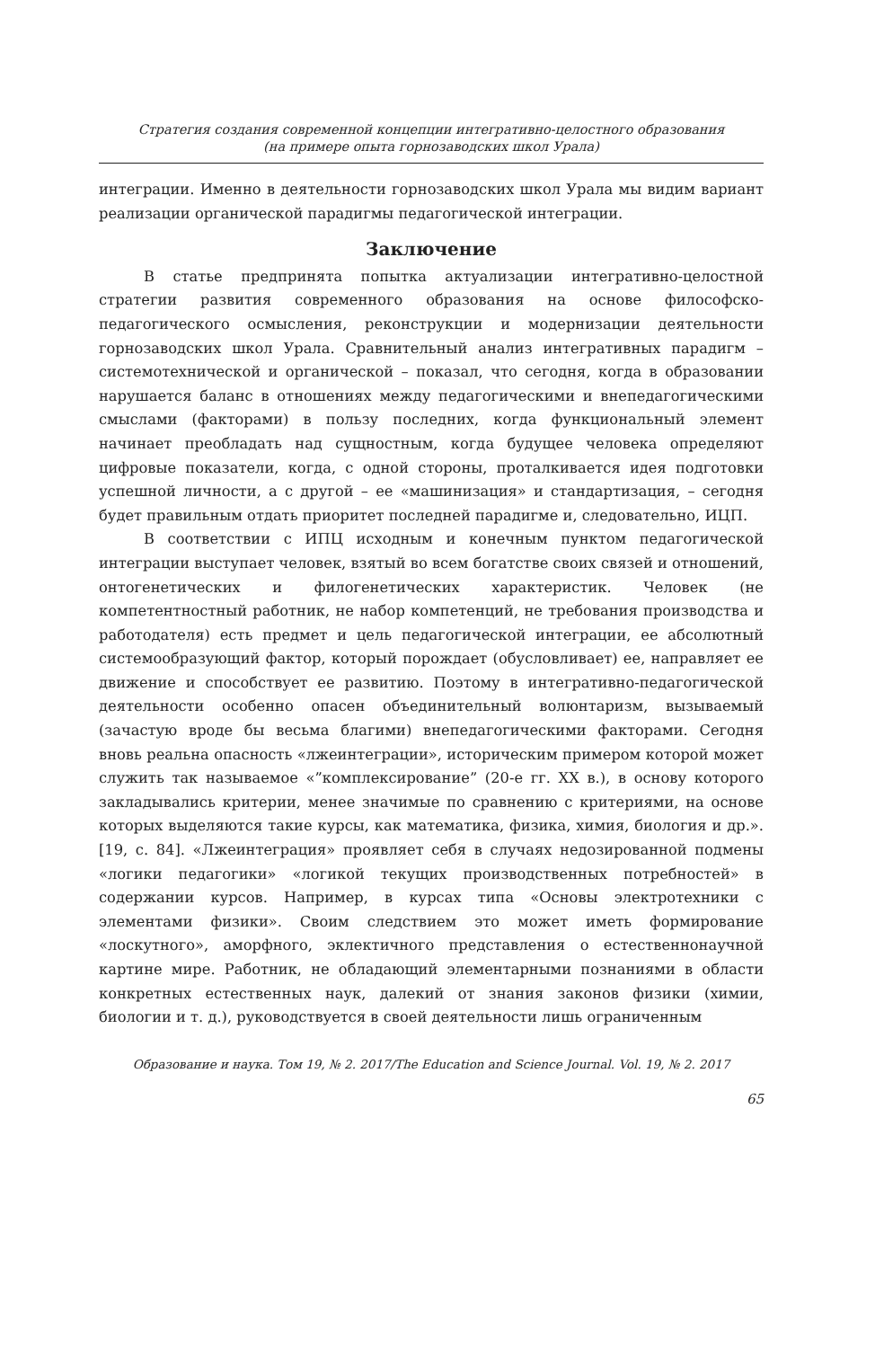Стратегия создания современной концепции интегративно-целостного образования
(на примере опыта горнозаводских школ Урала)
интеграции. Именно в деятельности горнозаводских школ Урала мы видим вариант реализации органической парадигмы педагогической интеграции.
Заключение
В статье предпринята попытка актуализации интегративно-целостной стратегии развития современного образования на основе философско-педагогического осмысления, реконструкции и модернизации деятельности горнозаводских школ Урала. Сравнительный анализ интегративных парадигм – системотехнической и органической – показал, что сегодня, когда в образовании нарушается баланс в отношениях между педагогическими и внепедагогическими смыслами (факторами) в пользу последних, когда функциональный элемент начинает преобладать над сущностным, когда будущее человека определяют цифровые показатели, когда, с одной стороны, проталкивается идея подготовки успешной личности, а с другой – ее «машинизация» и стандартизация, – сегодня будет правильным отдать приоритет последней парадигме и, следовательно, ИЦП.
В соответствии с ИПЦ исходным и конечным пунктом педагогической интеграции выступает человек, взятый во всем богатстве своих связей и отношений, онтогенетических и филогенетических характеристик. Человек (не компетентностный работник, не набор компетенций, не требования производства и работодателя) есть предмет и цель педагогической интеграции, ее абсолютный системообразующий фактор, который порождает (обусловливает) ее, направляет ее движение и способствует ее развитию. Поэтому в интегративно-педагогической деятельности особенно опасен объединительный волюнтаризм, вызываемый (зачастую вроде бы весьма благими) внепедагогическими факторами. Сегодня вновь реальна опасность «лжеинтеграции», историческим примером которой может служить так называемое «”комплексирование” (20-е гг. XX в.), в основу которого закладывались критерии, менее значимые по сравнению с критериями, на основе которых выделяются такие курсы, как математика, физика, химия, биология и др.». [19, с. 84]. «Лжеинтеграция» проявляет себя в случаях недозированной подмены «логики педагогики» «логикой текущих производственных потребностей» в содержании курсов. Например, в курсах типа «Основы электротехники с элементами физики». Своим следствием это может иметь формирование «лоскутного», аморфного, эклектичного представления о естественнонаучной картине мире. Работник, не обладающий элементарными познаниями в области конкретных естественных наук, далекий от знания законов физики (химии, биологии и т. д.), руководствуется в своей деятельности лишь ограниченным
Образование и наука. Том 19, № 2. 2017/The Education and Science Journal. Vol. 19, № 2. 2017
65